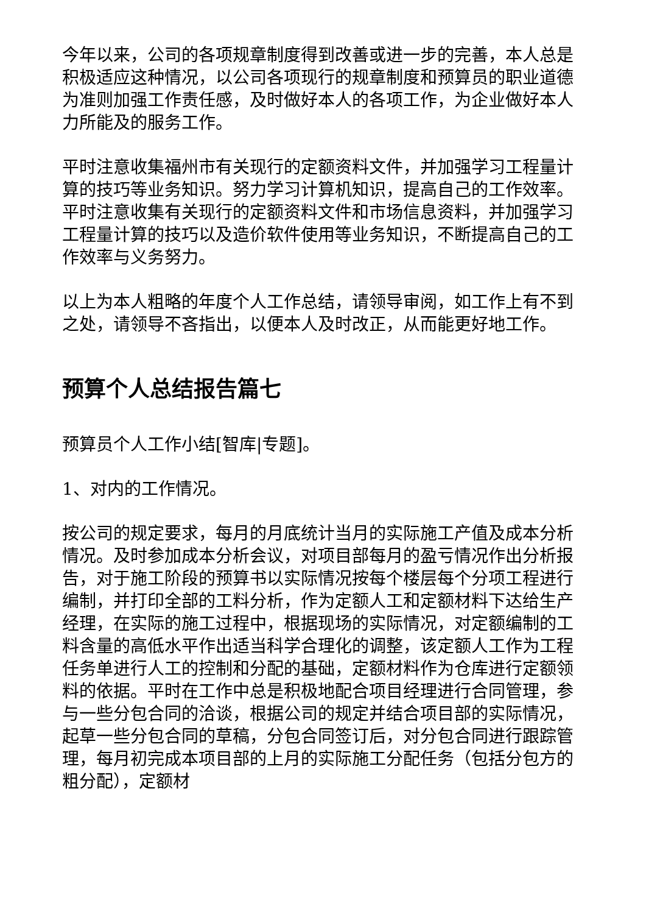今年以来，公司的各项规章制度得到改善或进一步的完善，本人总是积极适应这种情况，以公司各项现行的规章制度和预算员的职业道德为准则加强工作责任感，及时做好本人的各项工作，为企业做好本人力所能及的服务工作。
平时注意收集福州市有关现行的定额资料文件，并加强学习工程量计算的技巧等业务知识。努力学习计算机知识，提高自己的工作效率。平时注意收集有关现行的定额资料文件和市场信息资料，并加强学习工程量计算的技巧以及造价软件使用等业务知识，不断提高自己的工作效率与义务努力。
以上为本人粗略的年度个人工作总结，请领导审阅，如工作上有不到之处，请领导不吝指出，以便本人及时改正，从而能更好地工作。
预算个人总结报告篇七
预算员个人工作小结[智库|专题]。
1、对内的工作情况。
按公司的规定要求，每月的月底统计当月的实际施工产值及成本分析情况。及时参加成本分析会议，对项目部每月的盈亏情况作出分析报告，对于施工阶段的预算书以实际情况按每个楼层每个分项工程进行编制，并打印全部的工料分析，作为定额人工和定额材料下达给生产经理，在实际的施工过程中，根据现场的实际情况，对定额编制的工料含量的高低水平作出适当科学合理化的调整，该定额人工作为工程任务单进行人工的控制和分配的基础，定额材料作为仓库进行定额领料的依据。平时在工作中总是积极地配合项目经理进行合同管理，参与一些分包合同的洽谈，根据公司的规定并结合项目部的实际情况，起草一些分包合同的草稿，分包合同签订后，对分包合同进行跟踪管理，每月初完成本项目部的上月的实际施工分配任务（包括分包方的粗分配），定额材